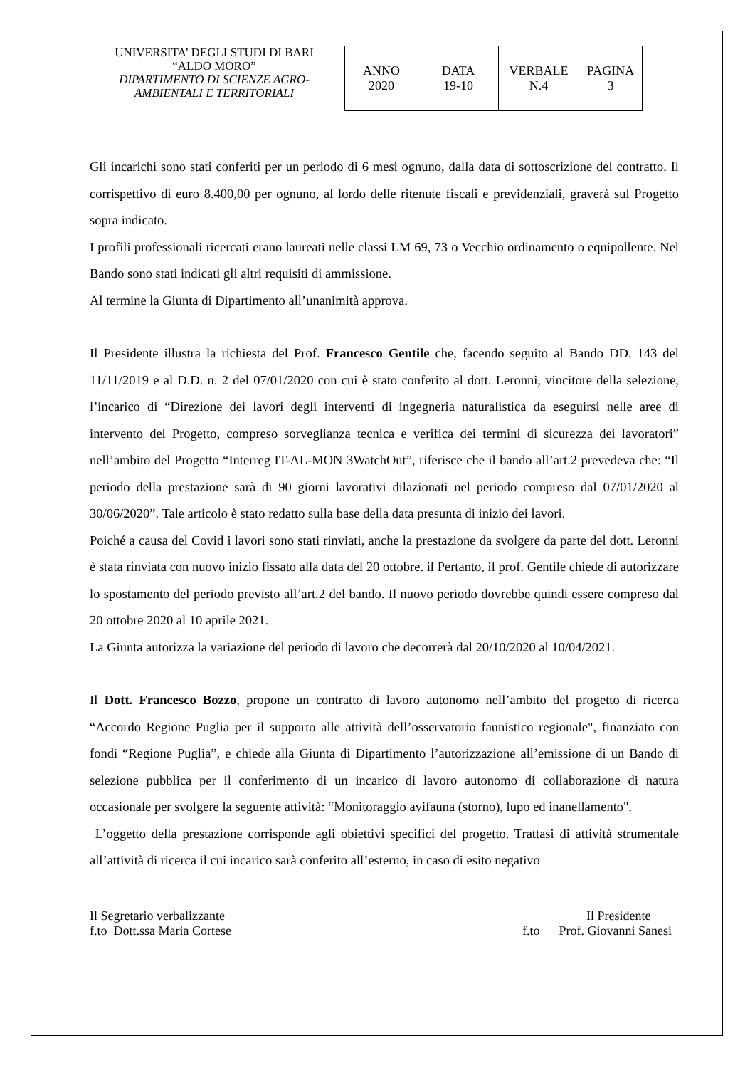UNIVERSITA’ DEGLI STUDI DI BARI
“ALDO MORO”
DIPARTIMENTO DI SCIENZE AGRO-AMBIENTALI E TERRITORIALI
| ANNO 2020 | DATA 19-10 | VERBALE N.4 | PAGINA 3 |
Gli incarichi sono stati conferiti per un periodo di 6 mesi ognuno, dalla data di sottoscrizione del contratto. Il corrispettivo di euro 8.400,00 per ognuno, al lordo delle ritenute fiscali e previdenziali, graverà sul Progetto sopra indicato.
I profili professionali ricercati erano laureati nelle classi LM 69, 73 o Vecchio ordinamento o equipollente. Nel Bando sono stati indicati gli altri requisiti di ammissione.
Al termine la Giunta di Dipartimento all’unanimità approva.
Il Presidente illustra la richiesta del Prof. Francesco Gentile che, facendo seguito al Bando DD. 143 del 11/11/2019 e al D.D. n. 2 del 07/01/2020 con cui è stato conferito al dott. Leronni, vincitore della selezione, l’incarico di “Direzione dei lavori degli interventi di ingegneria naturalistica da eseguirsi nelle aree di intervento del Progetto, compreso sorveglianza tecnica e verifica dei termini di sicurezza dei lavoratori” nell’ambito del Progetto “Interreg IT-AL-MON 3WatchOut”, riferisce che il bando all’art.2 prevedeva che: “Il periodo della prestazione sarà di 90 giorni lavorativi dilazionati nel periodo compreso dal 07/01/2020 al 30/06/2020”. Tale articolo è stato redatto sulla base della data presunta di inizio dei lavori.
Poiché a causa del Covid i lavori sono stati rinviati, anche la prestazione da svolgere da parte del dott. Leronni è stata rinviata con nuovo inizio fissato alla data del 20 ottobre. il Pertanto, il prof. Gentile chiede di autorizzare lo spostamento del periodo previsto all’art.2 del bando. Il nuovo periodo dovrebbe quindi essere compreso dal 20 ottobre 2020 al 10 aprile 2021.
La Giunta autorizza la variazione del periodo di lavoro che decorrerà dal 20/10/2020 al 10/04/2021.
Il Dott. Francesco Bozzo, propone un contratto di lavoro autonomo nell’ambito del progetto di ricerca “Accordo Regione Puglia per il supporto alle attività dell’osservatorio faunistico regionale", finanziato con fondi “Regione Puglia”, e chiede alla Giunta di Dipartimento l’autorizzazione all’emissione di un Bando di selezione pubblica per il conferimento di un incarico di lavoro autonomo di collaborazione di natura occasionale per svolgere la seguente attività: “Monitoraggio avifauna (storno), lupo ed inanellamento".
L’oggetto della prestazione corrisponde agli obiettivi specifici del progetto. Trattasi di attività strumentale all’attività di ricerca il cui incarico sarà conferito all’esterno, in caso di esito negativo
Il Segretario verbalizzante
f.to Dott.ssa Maria Cortese
Il Presidente
f.to Prof. Giovanni Sanesi